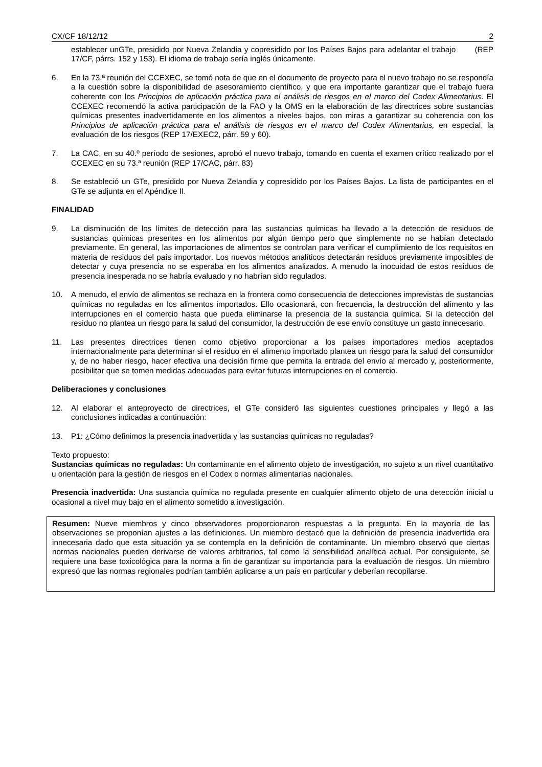CX/CF 18/12/12 2
establecer unGTe, presidido por Nueva Zelandia y copresidido por los Países Bajos para adelantar el trabajo (REP 17/CF, párrs. 152 y 153). El idioma de trabajo sería inglés únicamente.
6. En la 73.ª reunión del CCEXEC, se tomó nota de que en el documento de proyecto para el nuevo trabajo no se respondía a la cuestión sobre la disponibilidad de asesoramiento científico, y que era importante garantizar que el trabajo fuera coherente con los Principios de aplicación práctica para el análisis de riesgos en el marco del Codex Alimentarius. El CCEXEC recomendó la activa participación de la FAO y la OMS en la elaboración de las directrices sobre sustancias químicas presentes inadvertidamente en los alimentos a niveles bajos, con miras a garantizar su coherencia con los Principios de aplicación práctica para el análisis de riesgos en el marco del Codex Alimentarius, en especial, la evaluación de los riesgos (REP 17/EXEC2, párr. 59 y 60).
7. La CAC, en su 40.º período de sesiones, aprobó el nuevo trabajo, tomando en cuenta el examen crítico realizado por el CCEXEC en su 73.ª reunión (REP 17/CAC, párr. 83)
8. Se estableció un GTe, presidido por Nueva Zelandia y copresidido por los Países Bajos. La lista de participantes en el GTe se adjunta en el Apéndice II.
FINALIDAD
9. La disminución de los límites de detección para las sustancias químicas ha llevado a la detección de residuos de sustancias químicas presentes en los alimentos por algún tiempo pero que simplemente no se habían detectado previamente. En general, las importaciones de alimentos se controlan para verificar el cumplimiento de los requisitos en materia de residuos del país importador. Los nuevos métodos analíticos detectarán residuos previamente imposibles de detectar y cuya presencia no se esperaba en los alimentos analizados. A menudo la inocuidad de estos residuos de presencia inesperada no se habría evaluado y no habrían sido regulados.
10. A menudo, el envío de alimentos se rechaza en la frontera como consecuencia de detecciones imprevistas de sustancias químicas no reguladas en los alimentos importados. Ello ocasionará, con frecuencia, la destrucción del alimento y las interrupciones en el comercio hasta que pueda eliminarse la presencia de la sustancia química. Si la detección del residuo no plantea un riesgo para la salud del consumidor, la destrucción de ese envío constituye un gasto innecesario.
11. Las presentes directrices tienen como objetivo proporcionar a los países importadores medios aceptados internacionalmente para determinar si el residuo en el alimento importado plantea un riesgo para la salud del consumidor y, de no haber riesgo, hacer efectiva una decisión firme que permita la entrada del envío al mercado y, posteriormente, posibilitar que se tomen medidas adecuadas para evitar futuras interrupciones en el comercio.
Deliberaciones y conclusiones
12. Al elaborar el anteproyecto de directrices, el GTe consideró las siguientes cuestiones principales y llegó a las conclusiones indicadas a continuación:
13. P1: ¿Cómo definimos la presencia inadvertida y las sustancias químicas no reguladas?
Texto propuesto:
Sustancias químicas no reguladas: Un contaminante en el alimento objeto de investigación, no sujeto a un nivel cuantitativo u orientación para la gestión de riesgos en el Codex o normas alimentarias nacionales.
Presencia inadvertida: Una sustancia química no regulada presente en cualquier alimento objeto de una detección inicial u ocasional a nivel muy bajo en el alimento sometido a investigación.
Resumen: Nueve miembros y cinco observadores proporcionaron respuestas a la pregunta. En la mayoría de las observaciones se proponían ajustes a las definiciones. Un miembro destacó que la definición de presencia inadvertida era innecesaria dado que esta situación ya se contempla en la definición de contaminante. Un miembro observó que ciertas normas nacionales pueden derivarse de valores arbitrarios, tal como la sensibilidad analítica actual. Por consiguiente, se requiere una base toxicológica para la norma a fin de garantizar su importancia para la evaluación de riesgos. Un miembro expresó que las normas regionales podrían también aplicarse a un país en particular y deberían recopilarse.